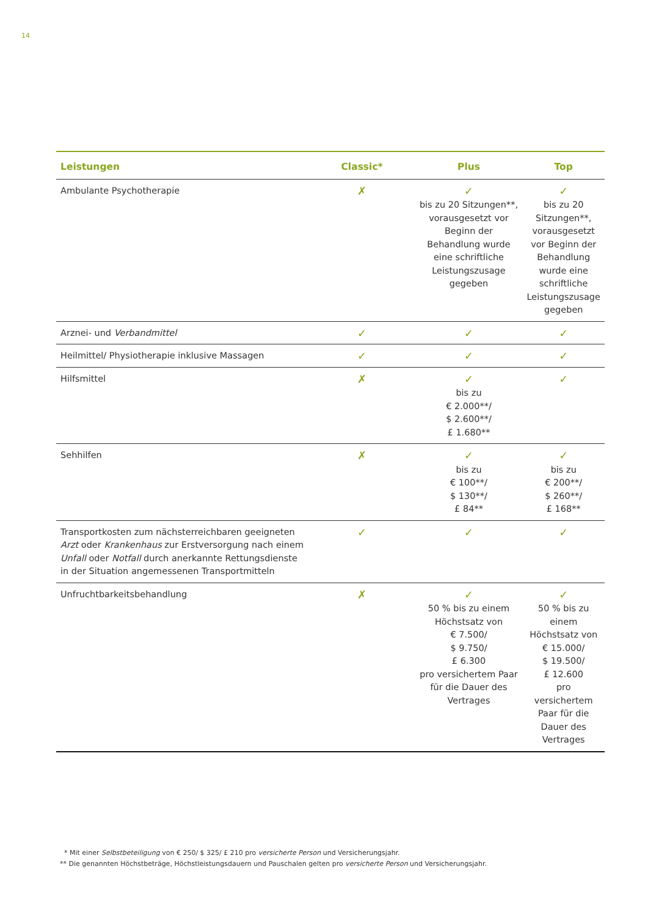14
| Leistungen | Classic* | Plus | Top |
| --- | --- | --- | --- |
| Ambulante Psychotherapie | ✗ | ✓ bis zu 20 Sitzungen**, vorausgesetzt vor Beginn der Behandlung wurde eine schriftliche Leistungszusage gegeben | ✓ bis zu 20 Sitzungen**, vorausgesetzt vor Beginn der Behandlung wurde eine schriftliche Leistungszusage gegeben |
| Arznei- und Verbandmittel | ✓ | ✓ | ✓ |
| Heilmittel/ Physiotherapie inklusive Massagen | ✓ | ✓ | ✓ |
| Hilfsmittel | ✗ | ✓ bis zu € 2.000**/ $ 2.600**/ £ 1.680** | ✓ |
| Sehhilfen | ✗ | ✓ bis zu € 100**/ $ 130**/ £ 84** | ✓ bis zu € 200**/ $ 260**/ £ 168** |
| Transportkosten zum nächsterreichbaren geeigneten Arzt oder Krankenhaus zur Erstversorgung nach einem Unfall oder Notfall durch anerkannte Rettungsdienste in der Situation angemessenen Transportmitteln | ✓ | ✓ | ✓ |
| Unfruchtbarkeitsbehandlung | ✗ | ✓ 50 % bis zu einem Höchstsatz von € 7.500/ $ 9.750/ £ 6.300 pro versichertem Paar für die Dauer des Vertrages | ✓ 50 % bis zu einem Höchstsatz von € 15.000/ $ 19.500/ £ 12.600 pro versichertem Paar für die Dauer des Vertrages |
* Mit einer Selbstbeteiligung von € 250/ $ 325/ £ 210 pro versicherte Person und Versicherungsjahr.
** Die genannten Höchstbeträge, Höchstleistungsdauern und Pauschalen gelten pro versicherte Person und Versicherungsjahr.